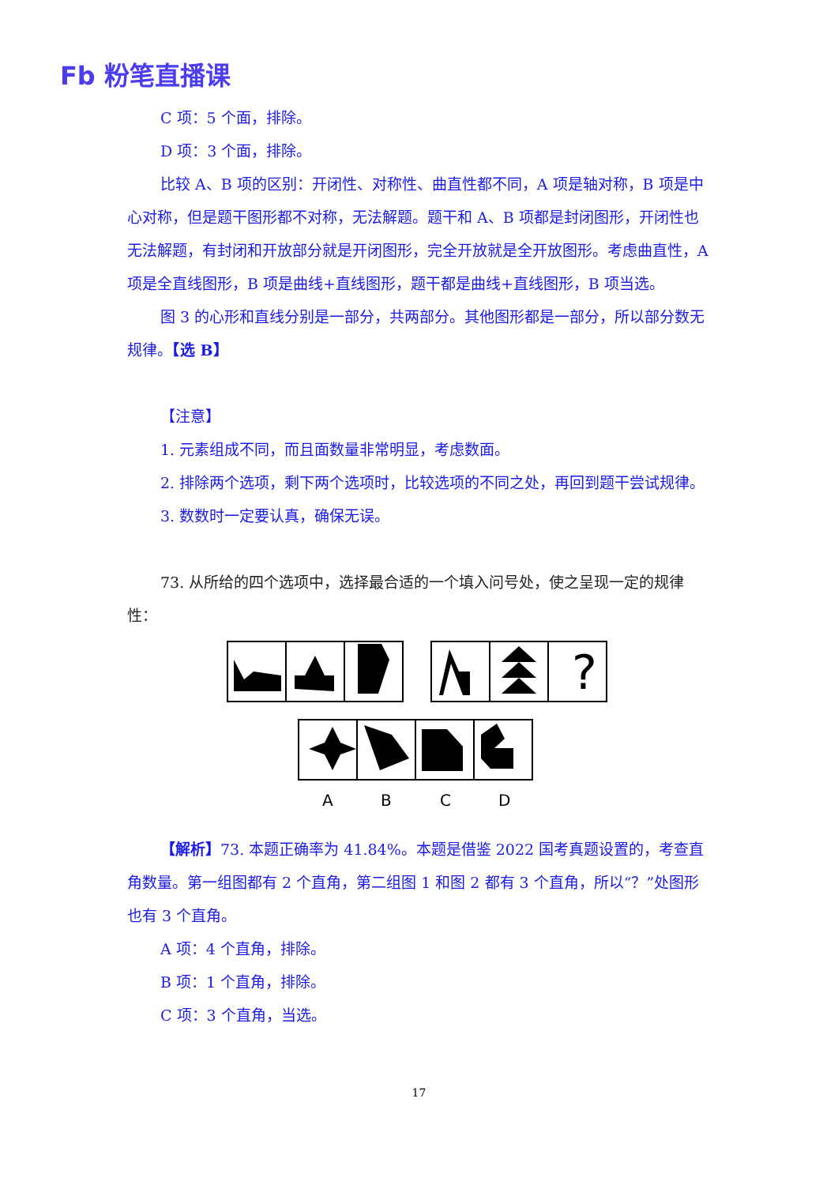Fb 粉笔直播课
C 项：5 个面，排除。
D 项：3 个面，排除。
比较 A、B 项的区别：开闭性、对称性、曲直性都不同，A 项是轴对称，B 项是中心对称，但是题干图形都不对称，无法解题。题干和 A、B 项都是封闭图形，开闭性也无法解题，有封闭和开放部分就是开闭图形，完全开放就是全开放图形。考虑曲直性，A 项是全直线图形，B 项是曲线+直线图形，题干都是曲线+直线图形，B 项当选。
图 3 的心形和直线分别是一部分，共两部分。其他图形都是一部分，所以部分数无规律。【选 B】
【注意】
1. 元素组成不同，而且面数量非常明显，考虑数面。
2. 排除两个选项，剩下两个选项时，比较选项的不同之处，再回到题干尝试规律。
3. 数数时一定要认真，确保无误。
73. 从所给的四个选项中，选择最合适的一个填入问号处，使之呈现一定的规律性：
?
A
B
C
D
【解析】73. 本题正确率为 41.84%。本题是借鉴 2022 国考真题设置的，考查直角数量。第一组图都有 2 个直角，第二组图 1 和图 2 都有 3 个直角，所以“？”处图形也有 3 个直角。
A 项：4 个直角，排除。
B 项：1 个直角，排除。
C 项：3 个直角，当选。
17